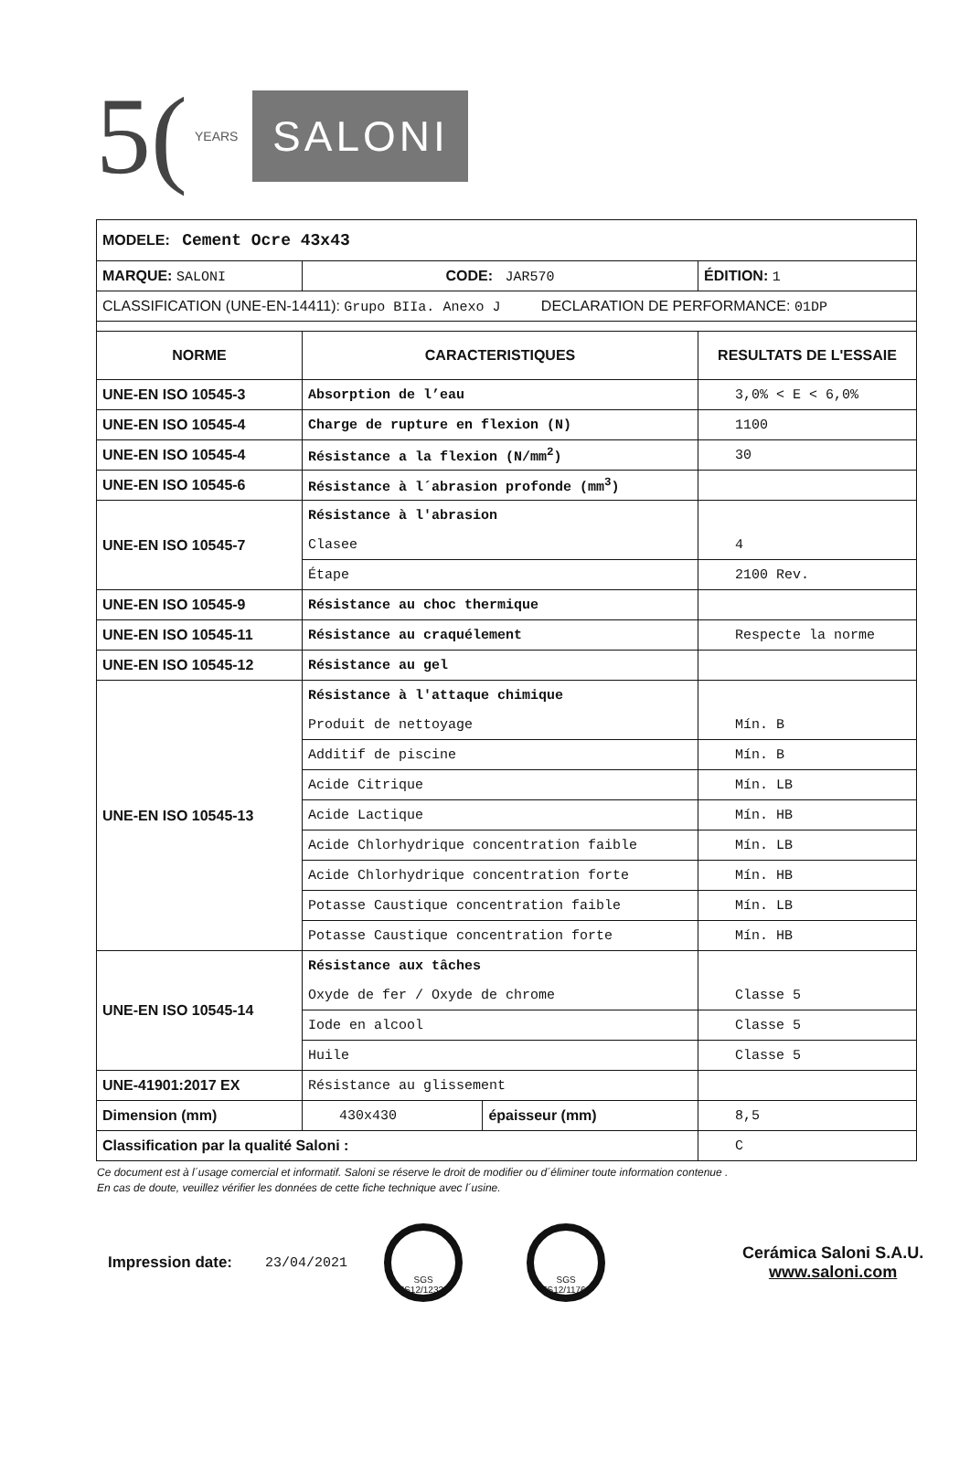5(YEARS
SALONI
| MODELE: Cement Ocre 43x43 | | | |
| MARQUE: SALONI | CODE: JAR570 | | ÉDITION: 1 |
| CLASSIFICATION (UNE-EN-14411): Grupo BIIa. Anexo J DECLARATION DE PERFORMANCE: 01DP | | | |
| NORME | CARACTERISTIQUES | | RESULTATS DE L'ESSAIE |
| UNE-EN ISO 10545-3 | Absorption de l’eau | | 3,0% < E < 6,0% |
| UNE-EN ISO 10545-4 | Charge de rupture en flexion (N) | | 1100 |
| UNE-EN ISO 10545-4 | Résistance a la flexion (N/mm<sup>2</sup>) | | 30 |
| UNE-EN ISO 10545-6 | Résistance à l´abrasion profonde (mm<sup>3</sup>) | | |
| UNE-EN ISO 10545-7 | Résistance à l'abrasion | | |
| | Clasee | | 4 |
| | Étape | | 2100 Rev. |
| UNE-EN ISO 10545-9 | Résistance au choc thermique | | |
| UNE-EN ISO 10545-11 | Résistance au craquélement | | Respecte la norme |
| UNE-EN ISO 10545-12 | Résistance au gel | | |
| UNE-EN ISO 10545-13 | Résistance à l'attaque chimique | | |
| | Produit de nettoyage | | Mín. B |
| | Additif de piscine | | Mín. B |
| | Acide Citrique | | Mín. LB |
| | Acide Lactique | | Mín. HB |
| | Acide Chlorhydrique concentration faible | | Mín. LB |
| | Acide Chlorhydrique concentration forte | | Mín. HB |
| | Potasse Caustique concentration faible | | Mín. LB |
| | Potasse Caustique concentration forte | | Mín. HB |
| UNE-EN ISO 10545-14 | Résistance aux tâches | | |
| | Oxyde de fer / Oxyde de chrome | | Classe 5 |
| | Iode en alcool | | Classe 5 |
| | Huile | | Classe 5 |
| UNE-41901:2017 EX | Résistance au glissement | | |
| Dimension (mm) | 430x430 | épaisseur (mm) | 8,5 |
| Classification par la qualité Saloni : | | | C |
Ce document est à l´usage comercial et informatif. Saloni se réserve le droit de modifier ou d´éliminer toute information contenue .
En cas de doute, veuillez vérifier les données de cette fiche technique avec l´usine.
Impression date: 23/04/2021
SGS
ES12/12321
SGS
ES12/11760
Cerámica Saloni S.A.U.
www.saloni.com